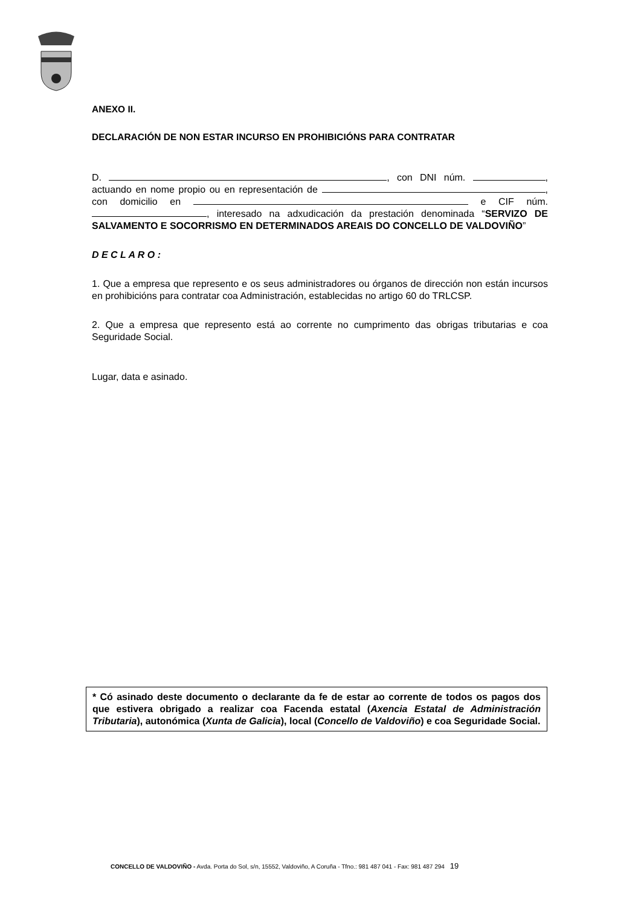ANEXO II.
DECLARACIÓN DE NON ESTAR INCURSO EN PROHIBICIÓNS PARA CONTRATAR
D. , con DNI núm. , actuando en nome propio ou en representación de , con domicilio en e CIF núm. , interesado na adxudicación da prestación denominada “SERVIZO DE SALVAMENTO E SOCORRISMO EN DETERMINADOS AREAIS DO CONCELLO DE VALDOVIÑO”
D E C L A R O :
1. Que a empresa que represento e os seus administradores ou órganos de dirección non están incursos en prohibicións para contratar coa Administración, establecidas no artigo 60 do TRLCSP.
2. Que a empresa que represento está ao corrente no cumprimento das obrigas tributarias e coa Seguridade Social.
Lugar, data e asinado.
* Có asinado deste documento o declarante da fe de estar ao corrente de todos os pagos dos que estivera obrigado a realizar coa Facenda estatal (Axencia Estatal de Administración Tributaria), autonómica (Xunta de Galicia), local (Concello de Valdoviño) e coa Seguridade Social.
CONCELLO DE VALDOVIÑO - Avda. Porta do Sol, s/n, 15552, Valdoviño, A Coruña - Tfno.: 981 487 041 - Fax: 981 487 294 19